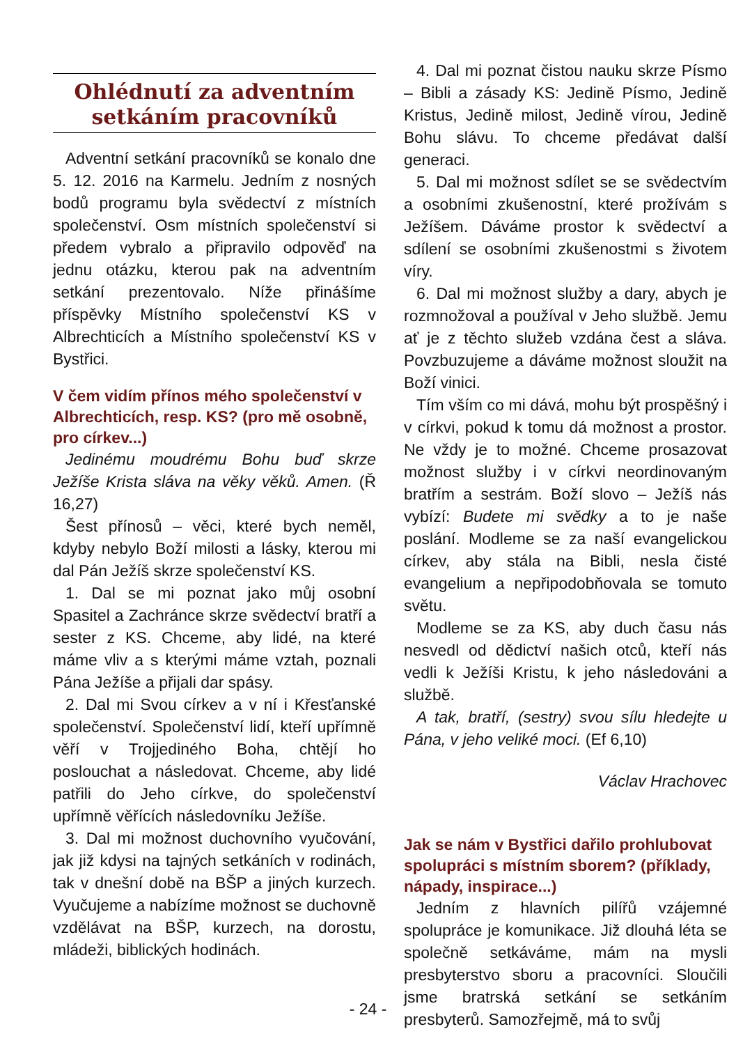Ohlédnutí za adventním setkáním pracovníků
Adventní setkání pracovníků se konalo dne 5. 12. 2016 na Karmelu. Jedním z nosných bodů programu byla svědectví z místních společenství. Osm místních společenství si předem vybralo a připravilo odpověď na jednu otázku, kterou pak na adventním setkání prezentovalo. Níže přinášíme příspěvky Místního společenství KS v Albrechticích a Místního společenství KS v Bystřici.
V čem vidím přínos mého společenství v Albrechticích, resp. KS? (pro mě osobně, pro církev...)
Jedinému moudrému Bohu buď skrze Ježíše Krista sláva na věky věků. Amen. (Ř 16,27)
Šest přínosů – věci, které bych neměl, kdyby nebylo Boží milosti a lásky, kterou mi dal Pán Ježíš skrze společenství KS.
1. Dal se mi poznat jako můj osobní Spasitel a Zachránce skrze svědectví bratří a sester z KS. Chceme, aby lidé, na které máme vliv a s kterými máme vztah, poznali Pána Ježíše a přijali dar spásy.
2. Dal mi Svou církev a v ní i Křesťanské společenství. Společenství lidí, kteří upřímně věří v Trojjediného Boha, chtějí ho poslouchat a následovat. Chceme, aby lidé patřili do Jeho církve, do společenství upřímně věřících následovníku Ježíše.
3. Dal mi možnost duchovního vyučování, jak již kdysi na tajných setkáních v rodinách, tak v dnešní době na BŠP a jiných kurzech. Vyučujeme a nabízíme možnost se duchovně vzdělávat na BŠP, kurzech, na dorostu, mládeži, biblických hodinách.
4. Dal mi poznat čistou nauku skrze Písmo – Bibli a zásady KS: Jedině Písmo, Jedině Kristus, Jedině milost, Jedině vírou, Jedině Bohu slávu. To chceme předávat další generaci.
5. Dal mi možnost sdílet se se svědectvím a osobními zkušenostní, které prožívám s Ježíšem. Dáváme prostor k svědectví a sdílení se osobními zkušenostmi s životem víry.
6. Dal mi možnost služby a dary, abych je rozmnožoval a používal v Jeho službě. Jemu ať je z těchto služeb vzdána čest a sláva. Povzbuzujeme a dáváme možnost sloužit na Boží vinici.
Tím vším co mi dává, mohu být prospěšný i v církvi, pokud k tomu dá možnost a prostor. Ne vždy je to možné. Chceme prosazovat možnost služby i v církvi neordinovaným bratřím a sestrám. Boží slovo – Ježíš nás vybízí: Budete mi svědky a to je naše poslání. Modleme se za naší evangelickou církev, aby stála na Bibli, nesla čisté evangelium a nepřipodobňovala se tomuto světu.
Modleme se za KS, aby duch času nás nesvedl od dědictví našich otců, kteří nás vedli k Ježíši Kristu, k jeho následováni a službě.
A tak, bratří, (sestry) svou sílu hledejte u Pána, v jeho veliké moci. (Ef 6,10)
Václav Hrachovec
Jak se nám v Bystřici dařilo prohlubovat spolupráci s místním sborem? (příklady, nápady, inspirace...)
Jedním z hlavních pilířů vzájemné spolupráce je komunikace. Již dlouhá léta se společně setkáváme, mám na mysli presbyterstvo sboru a pracovníci. Sloučili jsme bratrská setkání se setkáním presbyterů. Samozřejmě, má to svůj
- 24 -